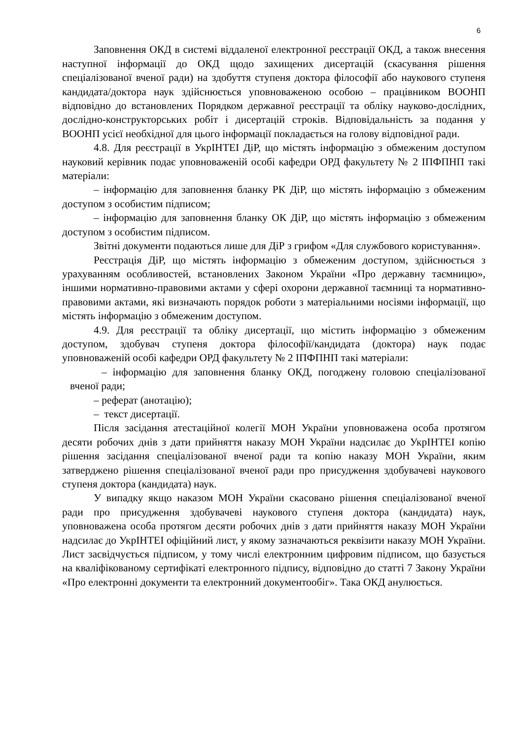6
Заповнення ОКД в системі віддаленої електронної реєстрації ОКД, а також внесення наступної інформації до ОКД щодо захищених дисертацій (скасування рішення спеціалізованої вченої ради) на здобуття ступеня доктора філософії або наукового ступеня кандидата/доктора наук здійснюється уповноваженою особою – працівником ВООНП відповідно до встановлених Порядком державної реєстрації та обліку науково-дослідних, дослідно-конструкторських робіт і дисертацій строків. Відповідальність за подання у ВООНП усієї необхідної для цього інформації покладається на голову відповідної ради.
4.8. Для реєстрації в УкрІНТЕІ ДіР, що містять інформацію з обмеженим доступом науковий керівник подає уповноваженій особі кафедри ОРД факультету № 2 ІПФПНП такі матеріали:
– інформацію для заповнення бланку РК ДіР, що містять інформацію з обмеженим доступом з особистим підписом;
– інформацію для заповнення бланку ОК ДіР, що містять інформацію з обмеженим доступом з особистим підписом.
Звітні документи подаються лише для ДіР з грифом «Для службового користування».
Реєстрація ДіР, що містять інформацію з обмеженим доступом, здійснюється з урахуванням особливостей, встановлених Законом України «Про державну таємницю», іншими нормативно-правовими актами у сфері охорони державної таємниці та нормативно-правовими актами, які визначають порядок роботи з матеріальними носіями інформації, що містять інформацію з обмеженим доступом.
4.9. Для реєстрації та обліку дисертації, що містить інформацію з обмеженим доступом, здобувач ступеня доктора філософії/кандидата (доктора) наук подає уповноваженій особі кафедри ОРД факультету № 2 ІПФПНП такі матеріали:
– інформацію для заповнення бланку ОКД, погоджену головою спеціалізованої вченої ради;
– реферат (анотацію);
– текст дисертації.
Після засідання атестаційної колегії МОН України уповноважена особа протягом десяти робочих днів з дати прийняття наказу МОН України надсилає до УкрІНТЕІ копію рішення засідання спеціалізованої вченої ради та копію наказу МОН України, яким затверджено рішення спеціалізованої вченої ради про присудження здобувачеві наукового ступеня доктора (кандидата) наук.
У випадку якщо наказом МОН України скасовано рішення спеціалізованої вченої ради про присудження здобувачеві наукового ступеня доктора (кандидата) наук, уповноважена особа протягом десяти робочих днів з дати прийняття наказу МОН України надсилає до УкрІНТЕІ офіційний лист, у якому зазначаються реквізити наказу МОН України. Лист засвідчується підписом, у тому числі електронним цифровим підписом, що базується на кваліфікованому сертифікаті електронного підпису, відповідно до статті 7 Закону України «Про електронні документи та електронний документообіг». Така ОКД анулюється.